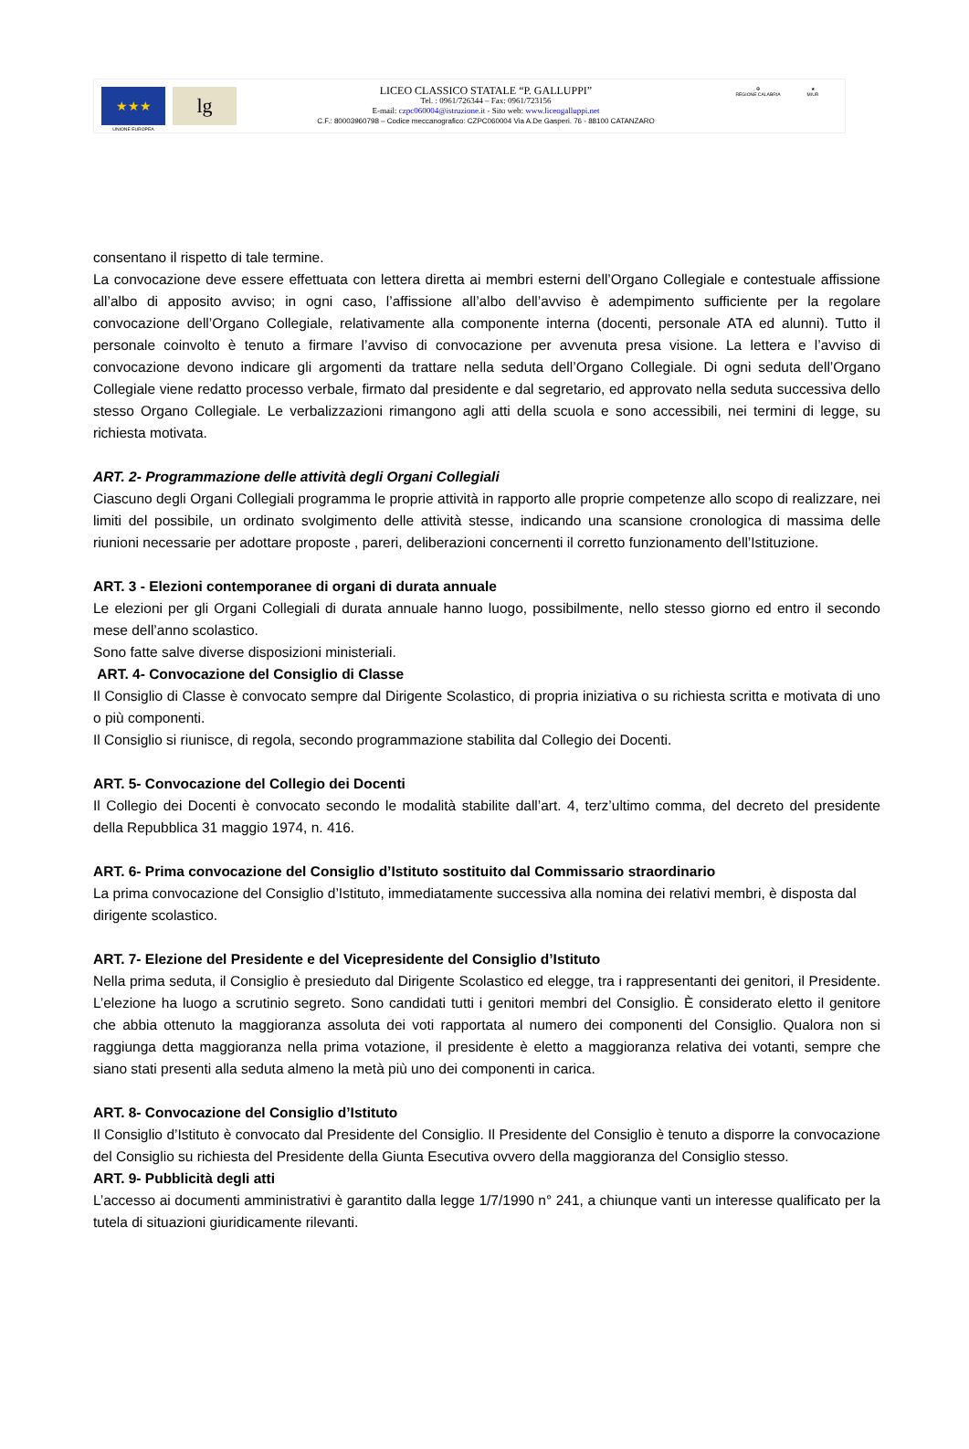★★★
UNIONE EUROPEA
lg
LICEO CLASSICO STATALE “P. GALLUPPI”
Tel. : 0961/726344 – Fax: 0961/723156
E-mail: czpc060004@istruzione.it - Sito web: www.liceogalluppi.net
C.F.: 80003960798 – Codice meccanografico: CZPC060004 Via A.De Gasperi. 76 - 88100 CATANZARO
✠
REGIONE CALABRIA
★
MIUR
consentano il rispetto di tale termine.
La convocazione deve essere effettuata con lettera diretta ai membri esterni dell’Organo Collegiale e contestuale affissione all’albo di apposito avviso; in ogni caso, l’affissione all’albo dell’avviso è adempimento sufficiente per la regolare convocazione dell’Organo Collegiale, relativamente alla componente interna (docenti, personale ATA ed alunni). Tutto il personale coinvolto è tenuto a firmare l’avviso di convocazione per avvenuta presa visione. La lettera e l’avviso di convocazione devono indicare gli argomenti da trattare nella seduta dell’Organo Collegiale. Di ogni seduta dell’Organo Collegiale viene redatto processo verbale, firmato dal presidente e dal segretario, ed approvato nella seduta successiva dello stesso Organo Collegiale. Le verbalizzazioni rimangono agli atti della scuola e sono accessibili, nei termini di legge, su richiesta motivata.
ART. 2- Programmazione delle attività degli Organi Collegiali
Ciascuno degli Organi Collegiali programma le proprie attività in rapporto alle proprie competenze allo scopo di realizzare, nei limiti del possibile, un ordinato svolgimento delle attività stesse, indicando una scansione cronologica di massima delle riunioni necessarie per adottare proposte , pareri, deliberazioni concernenti il corretto funzionamento dell’Istituzione.
ART. 3 - Elezioni contemporanee di organi di durata annuale
Le elezioni per gli Organi Collegiali di durata annuale hanno luogo, possibilmente, nello stesso giorno ed entro il secondo mese dell’anno scolastico.
Sono fatte salve diverse disposizioni ministeriali.
ART. 4- Convocazione del Consiglio di Classe
Il Consiglio di Classe è convocato sempre dal Dirigente Scolastico, di propria iniziativa o su richiesta scritta e motivata di uno o più componenti.
Il Consiglio si riunisce, di regola, secondo programmazione stabilita dal Collegio dei Docenti.
ART. 5- Convocazione del Collegio dei Docenti
Il Collegio dei Docenti è convocato secondo le modalità stabilite dall’art. 4, terz’ultimo comma, del decreto del presidente della Repubblica 31 maggio 1974, n. 416.
ART. 6- Prima convocazione del Consiglio d’Istituto sostituito dal Commissario straordinario
La prima convocazione del Consiglio d’Istituto, immediatamente successiva alla nomina dei relativi membri, è disposta dal dirigente scolastico.
ART. 7- Elezione del Presidente e del Vicepresidente del Consiglio d’Istituto
Nella prima seduta, il Consiglio è presieduto dal Dirigente Scolastico ed elegge, tra i rappresentanti dei genitori, il Presidente. L’elezione ha luogo a scrutinio segreto. Sono candidati tutti i genitori membri del Consiglio. È considerato eletto il genitore che abbia ottenuto la maggioranza assoluta dei voti rapportata al numero dei componenti del Consiglio. Qualora non si raggiunga detta maggioranza nella prima votazione, il presidente è eletto a maggioranza relativa dei votanti, sempre che siano stati presenti alla seduta almeno la metà più uno dei componenti in carica.
ART. 8- Convocazione del Consiglio d’Istituto
Il Consiglio d’Istituto è convocato dal Presidente del Consiglio. Il Presidente del Consiglio è tenuto a disporre la convocazione del Consiglio su richiesta del Presidente della Giunta Esecutiva ovvero della maggioranza del Consiglio stesso.
ART. 9- Pubblicità degli atti
L’accesso ai documenti amministrativi è garantito dalla legge 1/7/1990 n° 241, a chiunque vanti un interesse qualificato per la tutela di situazioni giuridicamente rilevanti.